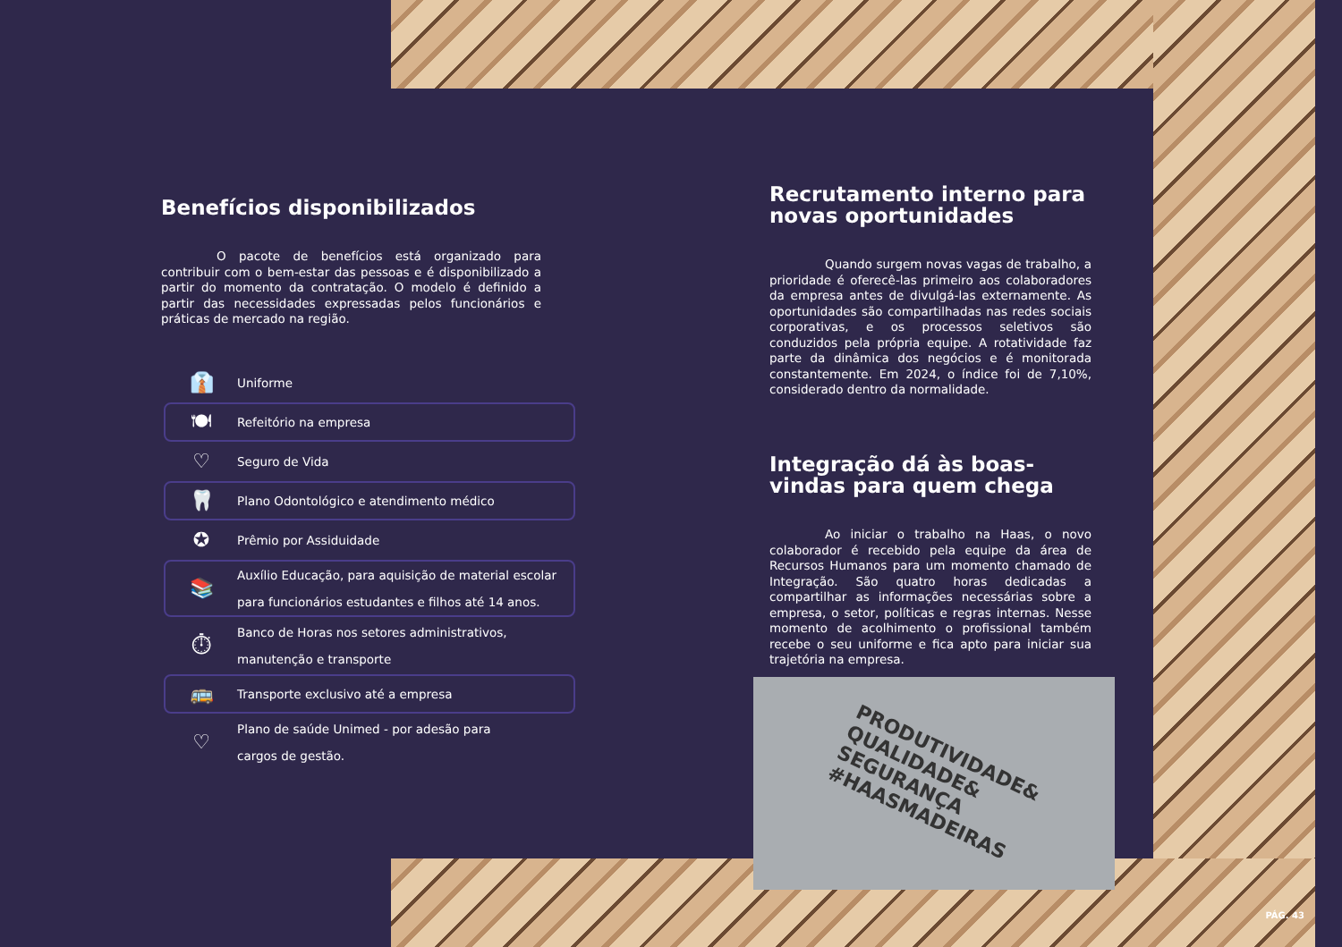Benefícios disponibilizados
O pacote de benefícios está organizado para contribuir com o bem-estar das pessoas e é disponibilizado a partir do momento da contratação. O modelo é definido a partir das necessidades expressadas pelos funcionários e práticas de mercado na região.
👔 Uniforme
🍽 Refeitório na empresa
♡ Seguro de Vida
🦷 Plano Odontológico e atendimento médico
✪ Prêmio por Assiduidade
📚 Auxílio Educação, para aquisição de material escolar
para funcionários estudantes e filhos até 14 anos.
⏱ Banco de Horas nos setores administrativos,
manutenção e transporte
🚌 Transporte exclusivo até a empresa
♡ Plano de saúde Unimed - por adesão para
cargos de gestão.
Recrutamento interno para novas oportunidades
Quando surgem novas vagas de trabalho, a prioridade é oferecê-las primeiro aos colaboradores da empresa antes de divulgá-las externamente. As oportunidades são compartilhadas nas redes sociais corporativas, e os processos seletivos são conduzidos pela própria equipe. A rotatividade faz parte da dinâmica dos negócios e é monitorada constantemente. Em 2024, o índice foi de 7,10%, considerado dentro da normalidade.
Integração dá às boas-vindas para quem chega
Ao iniciar o trabalho na Haas, o novo colaborador é recebido pela equipe da área de Recursos Humanos para um momento chamado de Integração. São quatro horas dedicadas a compartilhar as informações necessárias sobre a empresa, o setor, políticas e regras internas. Nesse momento de acolhimento o profissional também recebe o seu uniforme e fica apto para iniciar sua trajetória na empresa.
PRODUTIVIDADE&
QUALIDADE&
SEGURANÇA
#HAASMADEIRAS
PÁG. 43